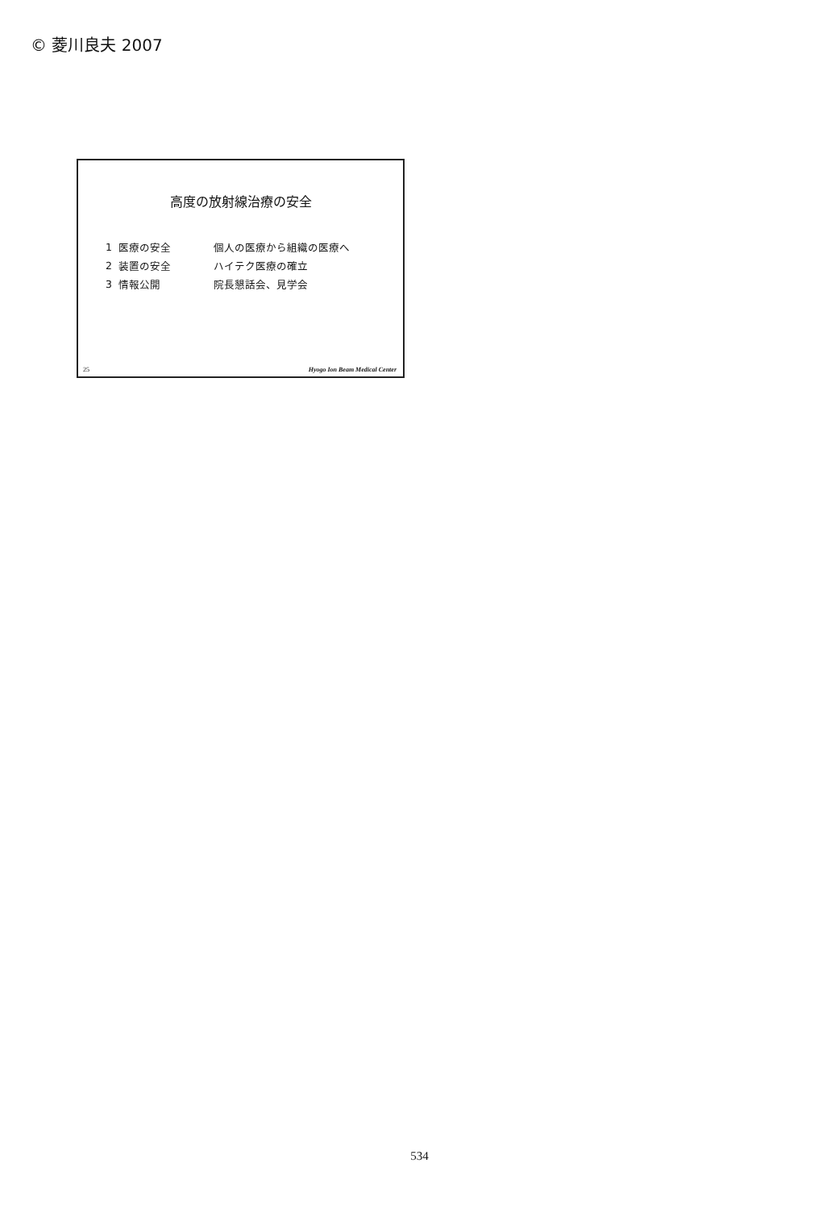© 菱川良夫 2007
高度の放射線治療の安全
| 1 | 医療の安全 | 個人の医療から組織の医療へ |
| 2 | 装置の安全 | ハイテク医療の確立 |
| 3 | 情報公開 | 院長懇話会、見学会 |
25 Hyogo Ion Beam Medical Center
534